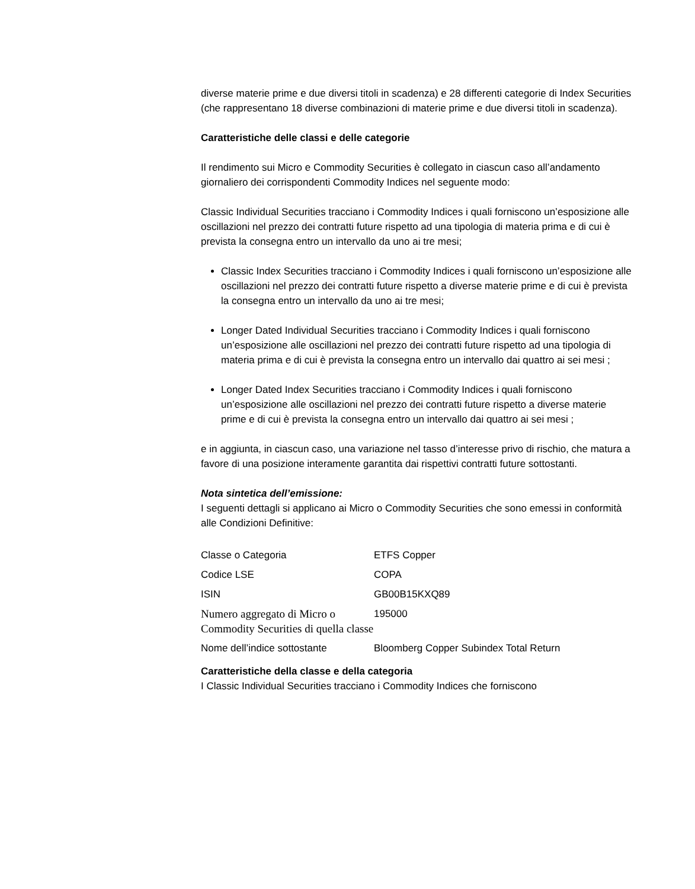diverse materie prime e due diversi titoli in scadenza) e 28 differenti categorie di Index Securities (che rappresentano 18 diverse combinazioni di materie prime e due diversi titoli in scadenza).
Caratteristiche delle classi e delle categorie
Il rendimento sui Micro e Commodity Securities è collegato in ciascun caso all’andamento giornaliero dei corrispondenti Commodity Indices nel seguente modo:
Classic Individual Securities tracciano i Commodity Indices i quali forniscono un’esposizione alle oscillazioni nel prezzo dei contratti future rispetto ad una tipologia di materia prima e di cui è prevista la consegna entro un intervallo da uno ai tre mesi;
Classic Index Securities tracciano i Commodity Indices i quali forniscono un’esposizione alle oscillazioni nel prezzo dei contratti future rispetto a diverse materie prime e di cui è prevista la consegna entro un intervallo da uno ai tre mesi;
Longer Dated Individual Securities tracciano i Commodity Indices i quali forniscono un’esposizione alle oscillazioni nel prezzo dei contratti future rispetto ad una tipologia di materia prima e di cui è prevista la consegna entro un intervallo dai quattro ai sei mesi ;
Longer Dated Index Securities tracciano i Commodity Indices i quali forniscono un’esposizione alle oscillazioni nel prezzo dei contratti future rispetto a diverse materie prime e di cui è prevista la consegna entro un intervallo dai quattro ai sei mesi ;
e in aggiunta, in ciascun caso, una variazione nel tasso d’interesse privo di rischio, che matura a favore di una posizione interamente garantita dai rispettivi contratti future sottostanti.
Nota sintetica dell’emissione:
I seguenti dettagli si applicano ai Micro o Commodity Securities che sono emessi in conformità alle Condizioni Definitive:
| Classe o Categoria | ETFS Copper |
| Codice LSE | COPA |
| ISIN | GB00B15KXQ89 |
| Numero aggregato di Micro o Commodity Securities di quella classe | 195000 |
| Nome dell’indice sottostante | Bloomberg Copper Subindex Total Return |
Caratteristiche della classe e della categoria
I Classic Individual Securities tracciano i Commodity Indices che forniscono